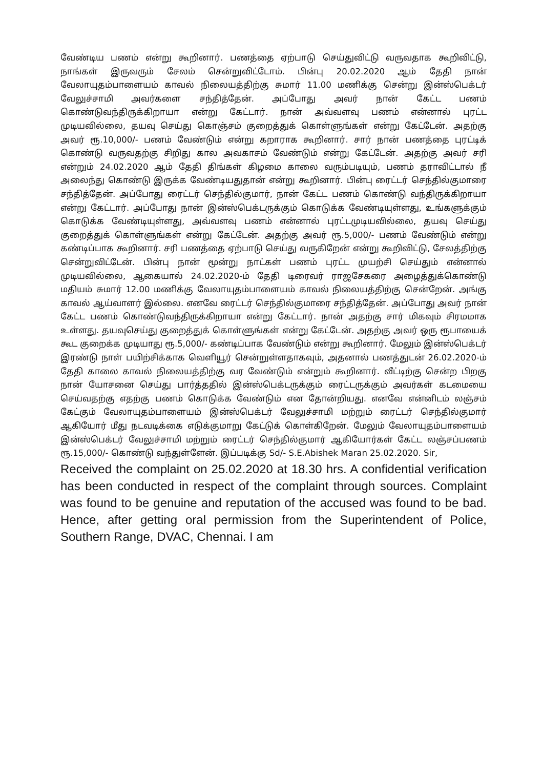வேண்டிய பணம் என்று கூறினார். பணத்தை ஏற்பாடு செய்துவிட்டு வருவதாக கூறிவிட்டு, நாங்கள் இருவரும் சேலம் சென்றுவிட்டோம். பின்பு 20.02.2020 ஆம் தேதி நான் வேலாயுதம்பாளையம் காவல் நிலையத்திற்கு சுமார் 11.00 மணிக்கு சென்று இன்ஸ்பெக்டர் வேலுச்சாமி அவர்களை சந்தித்தேன். அப்போது அவர் நான் கேட்ட பணம் கொண்டுவந்திருக்கிறாயா என்று கேட்டார். நான் அவ்வளவு பணம் என்னால் புரட்ட முடியவில்லை, தயவு செய்து கொஞ்சம் குறைத்துக் கொள்ளுங்கள் என்று கேட்டேன். அதற்கு அவர் ரூ.10,000/- பணம் வேண்டும் என்று கறாராக கூறினார். சார் நான் பணத்தை புரட்டிக் கொண்டு வருவதற்கு சிறிது கால அவகாசம் வேண்டும் என்று கேட்டேன். அதற்கு அவர் சரி என்றும் 24.02.2020 ஆம் தேதி திங்கள் கிழமை காலை வரும்படியும், பணம் தராவிட்டால் நீ அலைந்து கொண்டு இருக்க வேண்டியதுதான் என்று கூறினார். பின்பு ரைட்டர் செந்தில்குமாரை சந்தித்தேன். அப்போது ரைட்டர் செந்தில்குமார், நான் கேட்ட பணம் கொண்டு வந்திருக்கிறாயா என்று கேட்டார். அப்போது நான் இன்ஸ்பெக்டருக்கும் கொடுக்க வேண்டியுள்ளது, உங்களுக்கும் கொடுக்க வேண்டியுள்ளது, அவ்வளவு பணம் என்னால் புரட்டமுடியவில்லை, தயவு செய்து குறைத்துக் கொள்ளுங்கள் என்று கேட்டேன். அதற்கு அவர் ரூ.5,000/- பணம் வேண்டும் என்று கண்டிப்பாக கூறினார். சரி பணத்தை ஏற்பாடு செய்து வருகிறேன் என்று கூறிவிட்டு, சேலத்திற்கு சென்றுவிட்டேன். பின்பு நான் மூன்று நாட்கள் பணம் புரட்ட முயற்சி செய்தும் என்னால் முடியவில்லை, ஆகையால் 24.02.2020-ம் தேதி டிரைவர் ராஜசேகரை அழைத்துக்கொண்டு மதியம் சுமார் 12.00 மணிக்கு வேலாயுதம்பாளையம் காவல் நிலையத்திற்கு சென்றேன். அங்கு காவல் ஆய்வாளர் இல்லை. எனவே ரைட்டர் செந்தில்குமாரை சந்தித்தேன். அப்போது அவர் நான் கேட்ட பணம் கொண்டுவந்திருக்கிறாயா என்று கேட்டார். நான் அதற்கு சார் மிகவும் சிரமமாக உள்ளது. தயவுசெய்து குறைத்துக் கொள்ளுங்கள் என்று கேட்டேன். அதற்கு அவர் ஒரு ரூபாயைக் கூட குறைக்க முடியாது ரூ.5,000/- கண்டிப்பாக வேண்டும் என்று கூறினார். மேலும் இன்ஸ்பெக்டர் இரண்டு நாள் பயிற்சிக்காக வெளியூர் சென்றுள்ளதாகவும், அதனால் பணத்துடன் 26.02.2020-ம் தேதி காலை காவல் நிலையத்திற்கு வர வேண்டும் என்றும் கூறினார். வீட்டிற்கு சென்ற பிறகு நான் யோசனை செய்து பார்த்ததில் இன்ஸ்பெக்டருக்கும் ரைட்டருக்கும் அவர்கள் கடமையை செய்வதற்கு எதற்கு பணம் கொடுக்க வேண்டும் என தோன்றியது. எனவே என்னிடம் லஞ்சம் கேட்கும் வேலாயுதம்பாளையம் இன்ஸ்பெக்டர் வேலுச்சாமி மற்றும் ரைட்டர் செந்தில்குமார் ஆகியோர் மீது நடவடிக்கை எடுக்குமாறு கேட்டுக் கொள்கிறேன். மேலும் வேலாயுதம்பாளையம் இன்ஸ்பெக்டர் வேலுச்சாமி மற்றும் ரைட்டர் செந்தில்குமார் ஆகியோர்கள் கேட்ட லஞ்சப்பணம் ரூ.15,000/- கொண்டு வந்துள்ளேன். இப்படிக்கு Sd/- S.E.Abishek Maran 25.02.2020. Sir,
Received the complaint on 25.02.2020 at 18.30 hrs. A confidential verification has been conducted in respect of the complaint through sources. Complaint was found to be genuine and reputation of the accused was found to be bad. Hence, after getting oral permission from the Superintendent of Police, Southern Range, DVAC, Chennai. I am